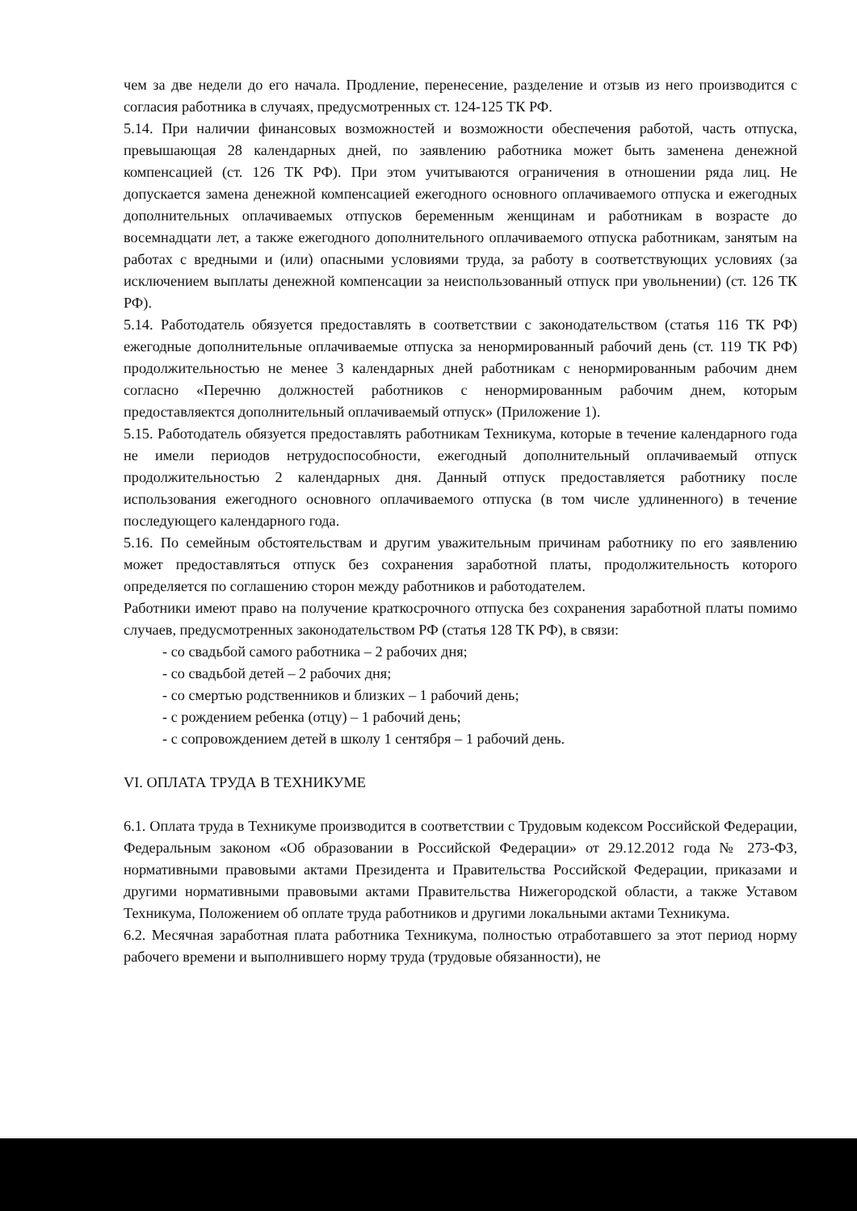чем за две недели до его начала. Продление, перенесение, разделение и отзыв из него производится с согласия работника в случаях, предусмотренных ст. 124-125 ТК РФ.
5.14. При наличии финансовых возможностей и возможности обеспечения работой, часть отпуска, превышающая 28 календарных дней, по заявлению работника может быть заменена денежной компенсацией (ст. 126 ТК РФ). При этом учитываются ограничения в отношении ряда лиц. Не допускается замена денежной компенсацией ежегодного основного оплачиваемого отпуска и ежегодных дополнительных оплачиваемых отпусков беременным женщинам и работникам в возрасте до восемнадцати лет, а также ежегодного дополнительного оплачиваемого отпуска работникам, занятым на работах с вредными и (или) опасными условиями труда, за работу в соответствующих условиях (за исключением выплаты денежной компенсации за неиспользованный отпуск при увольнении) (ст. 126 ТК РФ).
5.14. Работодатель обязуется предоставлять в соответствии с законодательством (статья 116 ТК РФ) ежегодные дополнительные оплачиваемые отпуска за ненормированный рабочий день (ст. 119 ТК РФ) продолжительностью не менее 3 календарных дней работникам с ненормированным рабочим днем согласно «Перечню должностей работников с ненормированным рабочим днем, которым предоставляектся дополнительный оплачиваемый отпуск» (Приложение 1).
5.15. Работодатель обязуется предоставлять работникам Техникума, которые в течение календарного года не имели периодов нетрудоспособности, ежегодный дополнительный оплачиваемый отпуск продолжительностью 2 календарных дня. Данный отпуск предоставляется работнику после использования ежегодного основного оплачиваемого отпуска (в том числе удлиненного) в течение последующего календарного года.
5.16. По семейным обстоятельствам и другим уважительным причинам работнику по его заявлению может предоставляться отпуск без сохранения заработной платы, продолжительность которого определяется по соглашению сторон между работников и работодателем.
Работники имеют право на получение краткосрочного отпуска без сохранения заработной платы помимо случаев, предусмотренных законодательством РФ (статья 128 ТК РФ), в связи:
- со свадьбой самого работника – 2 рабочих дня;
- со свадьбой детей – 2 рабочих дня;
- со смертью родственников и близких – 1 рабочий день;
- с рождением ребенка (отцу) – 1 рабочий день;
- с сопровождением детей в школу 1 сентября – 1 рабочий день.
VI. ОПЛАТА ТРУДА В ТЕХНИКУМЕ
6.1. Оплата труда в Техникуме производится в соответствии с Трудовым кодексом Российской Федерации, Федеральным законом «Об образовании в Российской Федерации» от 29.12.2012 года № 273-ФЗ, нормативными правовыми актами Президента и Правительства Российской Федерации, приказами и другими нормативными правовыми актами Правительства Нижегородской области, а также Уставом Техникума, Положением об оплате труда работников и другими локальными актами Техникума.
6.2. Месячная заработная плата работника Техникума, полностью отработавшего за этот период норму рабочего времени и выполнившего норму труда (трудовые обязанности), не